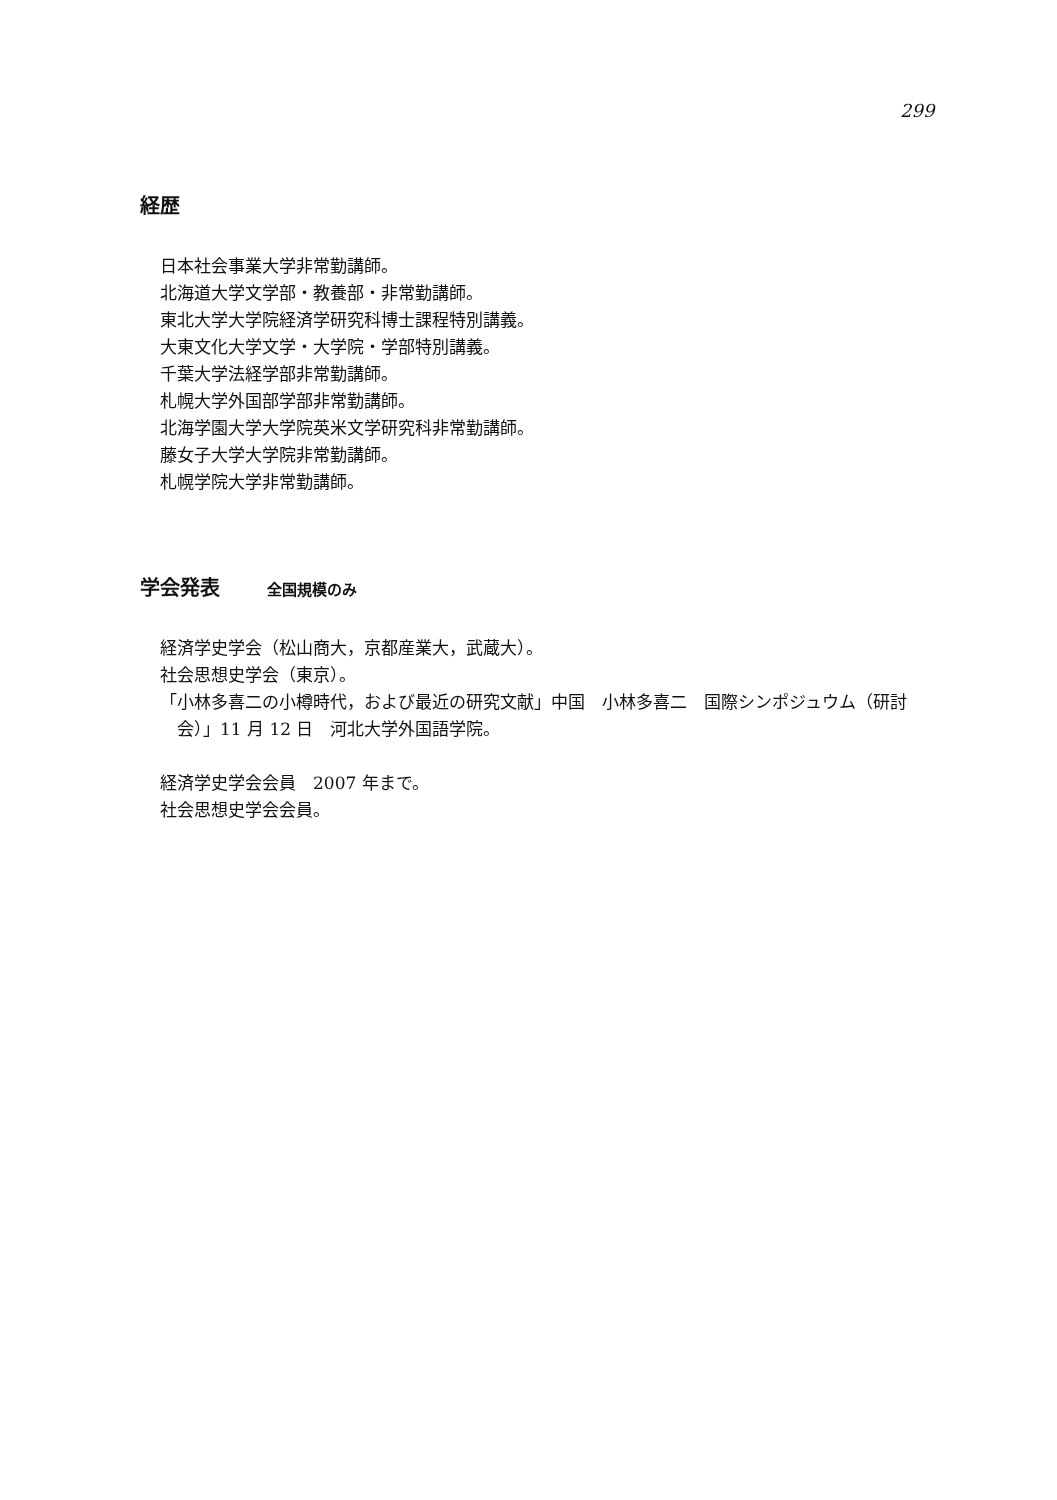299
経歴
日本社会事業大学非常勤講師。
北海道大学文学部・教養部・非常勤講師。
東北大学大学院経済学研究科博士課程特別講義。
大東文化大学文学・大学院・学部特別講義。
千葉大学法経学部非常勤講師。
札幌大学外国部学部非常勤講師。
北海学園大学大学院英米文学研究科非常勤講師。
藤女子大学大学院非常勤講師。
札幌学院大学非常勤講師。
学会発表 全国規模のみ
経済学史学会（松山商大，京都産業大，武蔵大）。
社会思想史学会（東京）。
「小林多喜二の小樽時代，および最近の研究文献」中国　小林多喜二　国際シンポジュウム（研討会）」11 月 12 日　河北大学外国語学院。
経済学史学会会員　2007 年まで。
社会思想史学会会員。